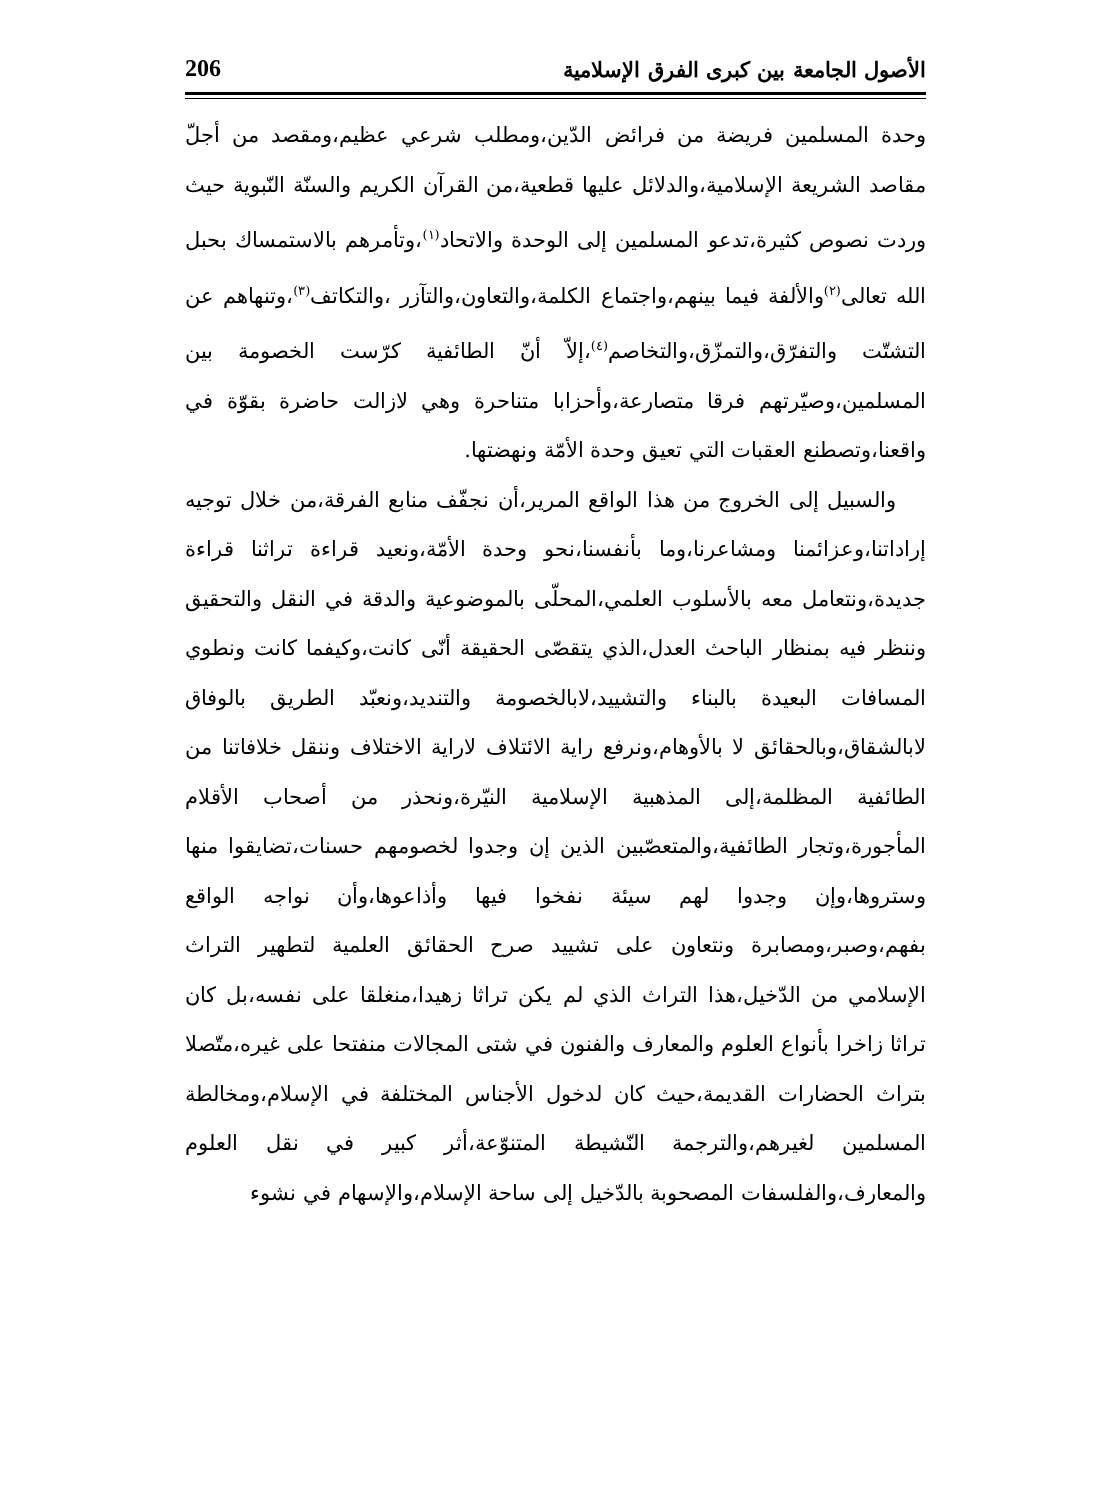الأصول الجامعة بين كبرى الفرق الإسلامية 206
وحدة المسلمين فريضة من فرائض الدّين،ومطلب شرعي عظيم،ومقصد من أجلّ مقاصد الشريعة الإسلامية،والدلائل عليها قطعية،من القرآن الكريم والسنّة النّبوية حيث وردت نصوص كثيرة،تدعو المسلمين إلى الوحدة والاتحاد<sup>(١)</sup>،وتأمرهم بالاستمساك بحبل الله تعالى<sup>(٢)</sup>والألفة فيما بينهم،واجتماع الكلمة،والتعاون،والتآزر ،والتكاتف<sup>(٣)</sup>،وتنهاهم عن التشتّت والتفرّق،والتمزّق،والتخاصم<sup>(٤)</sup>،إلاّ أنّ الطائفية كرّست الخصومة بين المسلمين،وصيّرتهم فرقا متصارعة،وأحزابا متناحرة وهي لازالت حاضرة بقوّة في واقعنا،وتصطنع العقبات التي تعيق وحدة الأمّة ونهضتها.
والسبيل إلى الخروج من هذا الواقع المرير،أن نجفّف منابع الفرقة،من خلال توجيه إراداتنا،وعزائمنا ومشاعرنا،وما بأنفسنا،نحو وحدة الأمّة،ونعيد قراءة تراثنا قراءة جديدة،ونتعامل معه بالأسلوب العلمي،المحلّى بالموضوعية والدقة في النقل والتحقيق وننظر فيه بمنظار الباحث العدل،الذي يتقصّى الحقيقة أنّى كانت،وكيفما كانت ونطوي المسافات البعيدة بالبناء والتشييد،لابالخصومة والتنديد،ونعبّد الطريق بالوفاق لابالشقاق،وبالحقائق لا بالأوهام،ونرفع راية الائتلاف لاراية الاختلاف وننقل خلافاتنا من الطائفية المظلمة،إلى المذهبية الإسلامية النيّرة،ونحذر من أصحاب الأقلام المأجورة،وتجار الطائفية،والمتعصّبين الذين إن وجدوا لخصومهم حسنات،تضايقوا منها وستروها،وإن وجدوا لهم سيئة نفخوا فيها وأذاعوها،وأن نواجه الواقع بفهم،وصبر،ومصابرة ونتعاون على تشييد صرح الحقائق العلمية لتطهير التراث الإسلامي من الدّخيل،هذا التراث الذي لم يكن تراثا زهيدا،منغلقا على نفسه،بل كان تراثا زاخرا بأنواع العلوم والمعارف والفنون في شتى المجالات منفتحا على غيره،متّصلا بتراث الحضارات القديمة،حيث كان لدخول الأجناس المختلفة في الإسلام،ومخالطة المسلمين لغيرهم،والترجمة النّشيطة المتنوّعة،أثر كبير في نقل العلوم والمعارف،والفلسفات المصحوبة بالدّخيل إلى ساحة الإسلام،والإسهام في نشوء